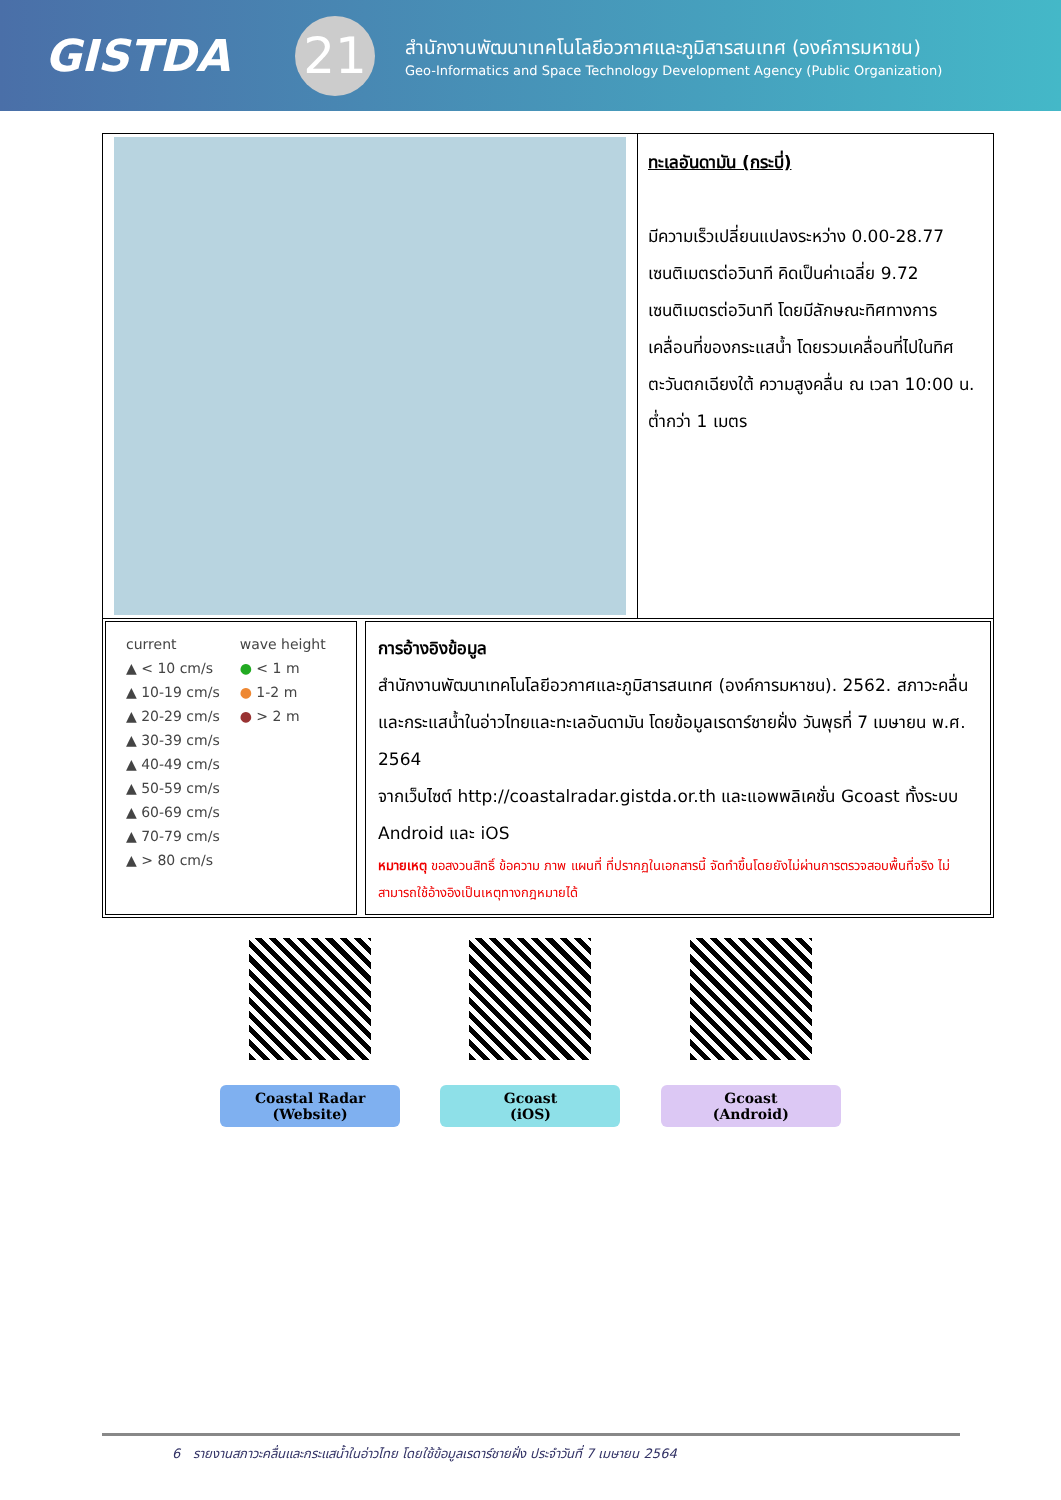GISTDA
21
สำนักงานพัฒนาเทคโนโลยีอวกาศและภูมิสารสนเทศ (องค์การมหาชน)
Geo-Informatics and Space Technology Development Agency (Public Organization)
| | ทะเลอันดามัน (กระบี่) มีความเร็วเปลี่ยนแปลงระหว่าง 0.00-28.77 เซนติเมตรต่อวินาที คิดเป็นค่าเฉลี่ย 9.72 เซนติเมตรต่อวินาที โดยมีลักษณะทิศทางการเคลื่อนที่ของกระแสน้ำ โดยรวมเคลื่อนที่ไปในทิศตะวันตกเฉียงใต้ ความสูงคลื่น ณ เวลา 10:00 น. ต่ำกว่า 1 เมตร |
| current ▲ < 10 cm/s ▲ 10-19 cm/s ▲ 20-29 cm/s ▲ 30-39 cm/s ▲ 40-49 cm/s ▲ 50-59 cm/s ▲ 60-69 cm/s ▲ 70-79 cm/s ▲ > 80 cm/s wave height ● < 1 m ● 1-2 m ● > 2 m การอ้างอิงข้อมูล สำนักงานพัฒนาเทคโนโลยีอวกาศและภูมิสารสนเทศ (องค์การมหาชน). 2562. สภาวะคลื่นและกระแสน้ำในอ่าวไทยและทะเลอันดามัน โดยข้อมูลเรดาร์ชายฝั่ง วันพุธที่ 7 เมษายน พ.ศ. 2564 จากเว็บไซต์ http://coastalradar.gistda.or.th และแอพพลิเคชั่น Gcoast ทั้งระบบ Android และ iOS หมายเหตุ ขอสงวนสิทธิ์ ข้อความ ภาพ แผนที่ ที่ปรากฏในเอกสารนี้ จัดทำขึ้นโดยยังไม่ผ่านการตรวจสอบพื้นที่จริง ไม่สามารถใช้อ้างอิงเป็นเหตุทางกฎหมายได้ | |
Coastal Radar
(Website)
Gcoast
(iOS)
Gcoast
(Android)
6 รายงานสภาวะคลื่นและกระแสน้ำในอ่าวไทย โดยใช้ข้อมูลเรดาร์ชายฝั่ง ประจำวันที่ 7 เมษายน 2564